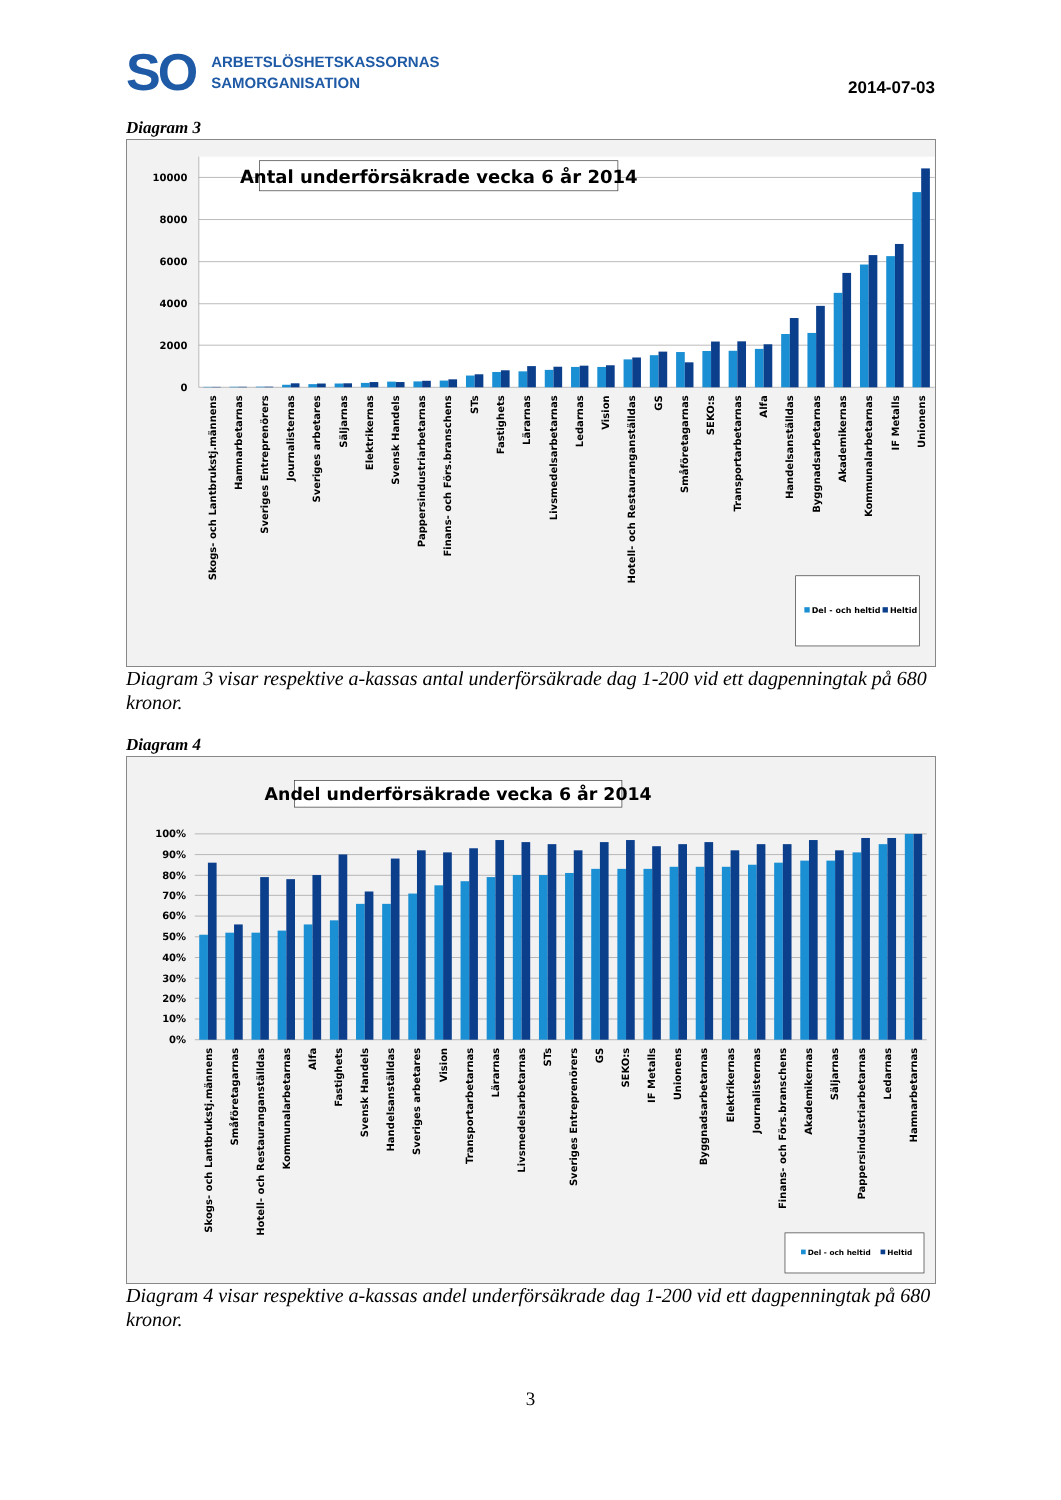SO
ARBETSLÖSHETSKASSORNAS
SAMORGANISATION
2014-07-03
Diagram 3
10000
8000
6000
4000
2000
0
Antal underförsäkrade vecka 6 år 2014
Skogs- och Lantbrukstj.männens
Hamnarbetarnas
Sveriges Entreprenörers
Journalisternas
Sveriges arbetares
Säljarnas
Elektrikernas
Svensk Handels
Pappersindustriarbetarnas
Finans- och Förs.branschens
STs
Fastighets
Lärarnas
Livsmedelsarbetarnas
Ledarnas
Vision
Hotell- och Restauranganställdas
GS
Småföretagarnas
SEKO:s
Transportarbetarnas
Alfa
Handelsanställdas
Byggnadsarbetarnas
Akademikernas
Kommunalarbetarnas
IF Metalls
Unionens
Del - och heltid
Heltid
Diagram 3 visar respektive a-kassas antal underförsäkrade dag 1-200 vid ett dagpenningtak på 680 kronor.
Diagram 4
Andel underförsäkrade vecka 6 år 2014
100%
90%
80%
70%
60%
50%
40%
30%
20%
10%
0%
Skogs- och Lantbrukstj.männens
Småföretagarnas
Hotell- och Restauranganställdas
Kommunalarbetarnas
Alfa
Fastighets
Svensk Handels
Handelsanställdas
Sveriges arbetares
Vision
Transportarbetarnas
Lärarnas
Livsmedelsarbetarnas
STs
Sveriges Entreprenörers
GS
SEKO:s
IF Metalls
Unionens
Byggnadsarbetarnas
Elektrikernas
Journalisternas
Finans- och Förs.branschens
Akademikernas
Säljarnas
Pappersindustriarbetarnas
Ledarnas
Hamnarbetarnas
Del - och heltid
Heltid
Diagram 4 visar respektive a-kassas andel underförsäkrade dag 1-200 vid ett dagpenningtak på 680 kronor.
3